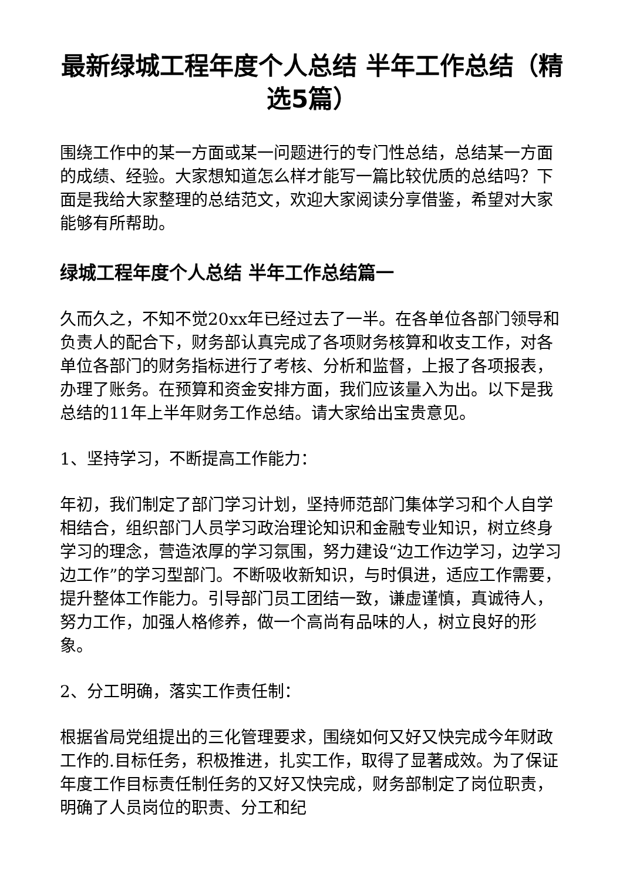最新绿城工程年度个人总结 半年工作总结（精选5篇）
围绕工作中的某一方面或某一问题进行的专门性总结，总结某一方面的成绩、经验。大家想知道怎么样才能写一篇比较优质的总结吗？下面是我给大家整理的总结范文，欢迎大家阅读分享借鉴，希望对大家能够有所帮助。
绿城工程年度个人总结 半年工作总结篇一
久而久之，不知不觉20xx年已经过去了一半。在各单位各部门领导和负责人的配合下，财务部认真完成了各项财务核算和收支工作，对各单位各部门的财务指标进行了考核、分析和监督，上报了各项报表，办理了账务。在预算和资金安排方面，我们应该量入为出。以下是我总结的11年上半年财务工作总结。请大家给出宝贵意见。
1、坚持学习，不断提高工作能力：
年初，我们制定了部门学习计划，坚持师范部门集体学习和个人自学相结合，组织部门人员学习政治理论知识和金融专业知识，树立终身学习的理念，营造浓厚的学习氛围，努力建设“边工作边学习，边学习边工作”的学习型部门。不断吸收新知识，与时俱进，适应工作需要，提升整体工作能力。引导部门员工团结一致，谦虚谨慎，真诚待人，努力工作，加强人格修养，做一个高尚有品味的人，树立良好的形象。
2、分工明确，落实工作责任制：
根据省局党组提出的三化管理要求，围绕如何又好又快完成今年财政工作的.目标任务，积极推进，扎实工作，取得了显著成效。为了保证年度工作目标责任制任务的又好又快完成，财务部制定了岗位职责，明确了人员岗位的职责、分工和纪